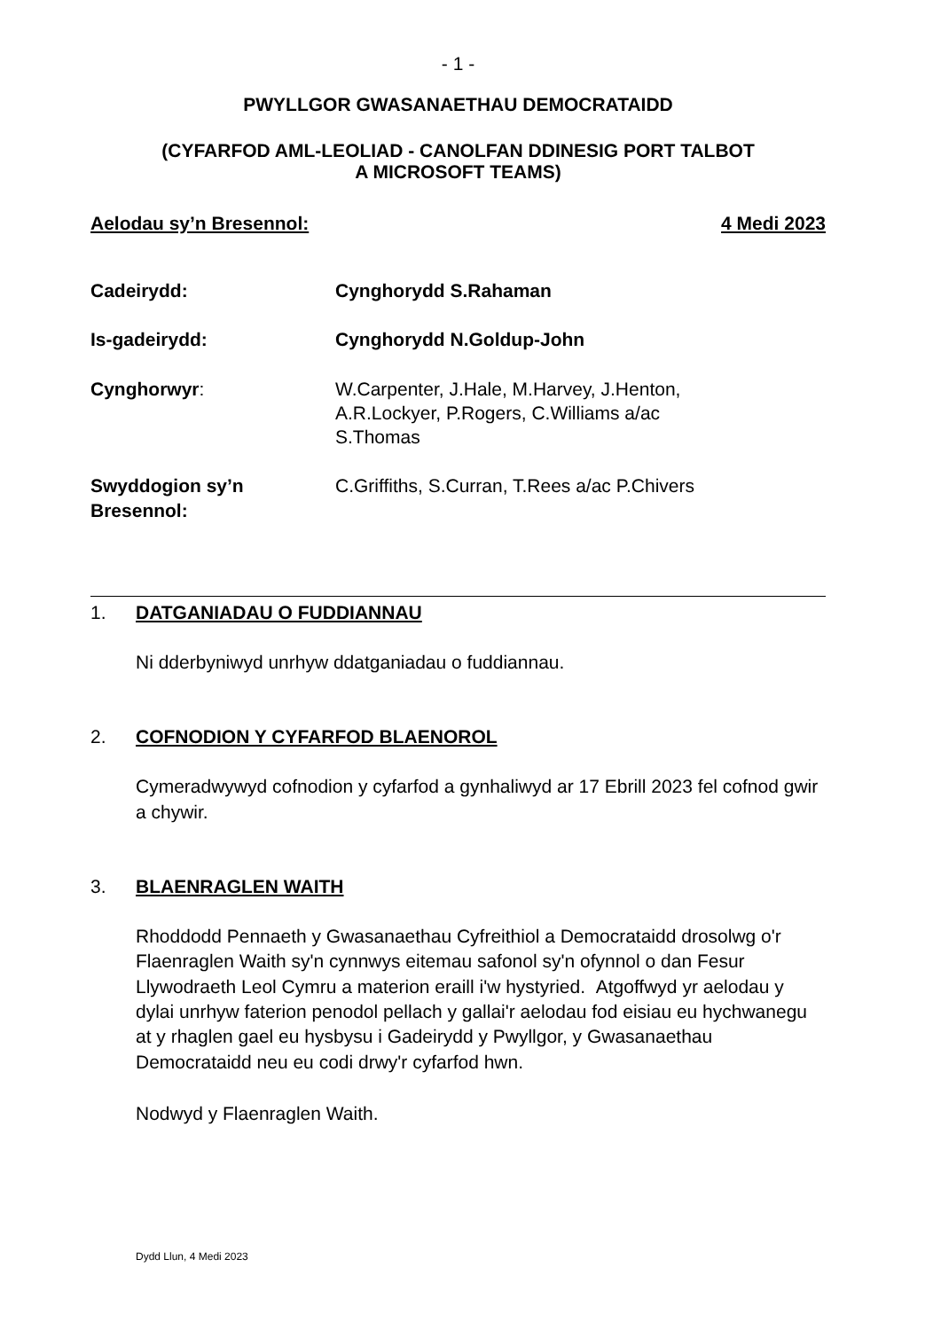- 1 -
PWYLLGOR GWASANAETHAU DEMOCRATAIDD
(CYFARFOD AML-LEOLIAD - CANOLFAN DDINESIG PORT TALBOT
A MICROSOFT TEAMS)
Aelodau sy’n Bresennol: 4 Medi 2023
| Cadeirydd: | Cynghorydd S.Rahaman |
| Is-gadeirydd: | Cynghorydd N.Goldup-John |
| Cynghorwyr : | W.Carpenter, J.Hale, M.Harvey, J.Henton, A.R.Lockyer, P.Rogers, C.Williams a/ac S.Thomas |
| Swyddogion sy’n Bresennol: | C.Griffiths, S.Curran, T.Rees a/ac P.Chivers |
1. DATGANIADAU O FUDDIANNAU
Ni dderbyniwyd unrhyw ddatganiadau o fuddiannau.
2. COFNODION Y CYFARFOD BLAENOROL
Cymeradwywyd cofnodion y cyfarfod a gynhaliwyd ar 17 Ebrill 2023 fel cofnod gwir a chywir.
3. BLAENRAGLEN WAITH
Rhoddodd Pennaeth y Gwasanaethau Cyfreithiol a Democrataidd drosolwg o'r Flaenraglen Waith sy'n cynnwys eitemau safonol sy'n ofynnol o dan Fesur Llywodraeth Leol Cymru a materion eraill i'w hystyried. Atgoffwyd yr aelodau y dylai unrhyw faterion penodol pellach y gallai'r aelodau fod eisiau eu hychwanegu at y rhaglen gael eu hysbysu i Gadeirydd y Pwyllgor, y Gwasanaethau Democrataidd neu eu codi drwy'r cyfarfod hwn.
Nodwyd y Flaenraglen Waith.
Dydd Llun, 4 Medi 2023